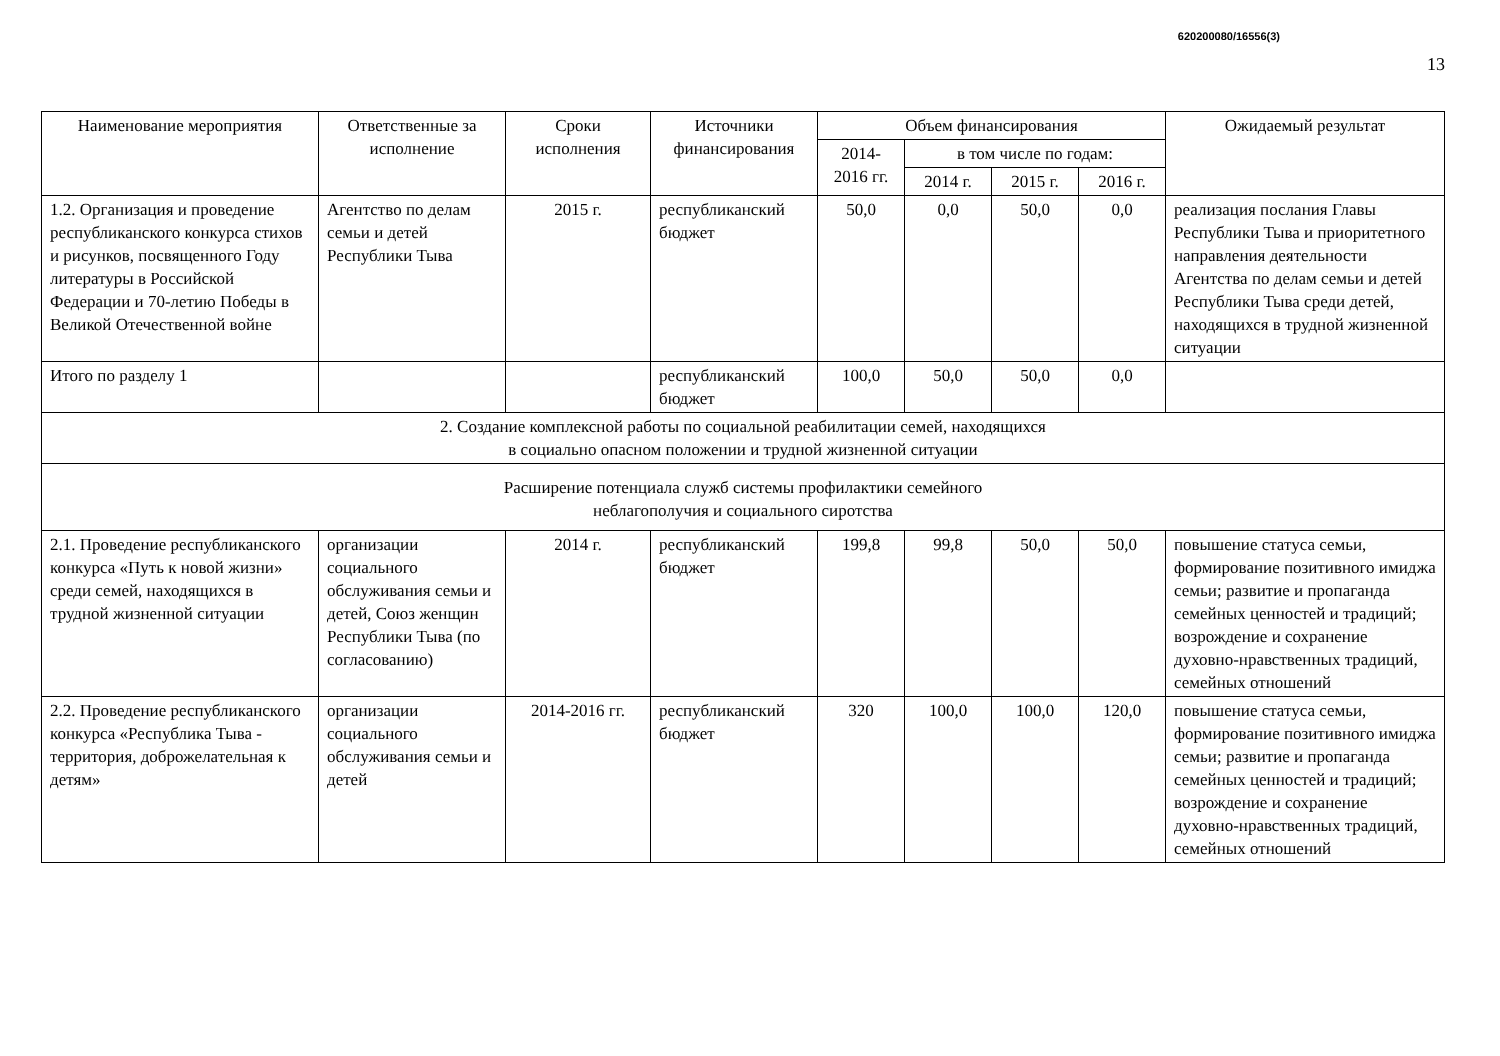620200080/16556(3)
13
| Наименование мероприятия | Ответственные за исполнение | Сроки исполнения | Источники финансирования | Объем финансирования | | | | Ожидаемый результат |
| --- | --- | --- | --- | --- | --- | --- | --- | --- |
| | | | | 2014-2016 гг. | в том числе по годам: | | | |
| | | | | | 2014 г. | 2015 г. | 2016 г. | |
| 1.2. Организация и проведение республиканского конкурса стихов и рисунков, посвященного Году литературы в Российской Федерации и 70-летию Победы в Великой Отечественной войне | Агентство по делам семьи и детей Республики Тыва | 2015 г. | республиканский бюджет | 50,0 | 0,0 | 50,0 | 0,0 | реализация послания Главы Республики Тыва и приоритетного направления деятельности Агентства по делам семьи и детей Республики Тыва среди детей, находящихся в трудной жизненной ситуации |
| Итого по разделу 1 | | | республиканский бюджет | 100,0 | 50,0 | 50,0 | 0,0 | |
| 2. Создание комплексной работы по социальной реабилитации семей, находящихся в социально опасном положении и трудной жизненной ситуации | | | | | | | | |
| Расширение потенциала служб системы профилактики семейного неблагополучия и социального сиротства | | | | | | | | |
| 2.1. Проведение республиканского конкурса «Путь к новой жизни» среди семей, находящихся в трудной жизненной ситуации | организации социального обслуживания семьи и детей, Союз женщин Республики Тыва (по согласованию) | 2014 г. | республиканский бюджет | 199,8 | 99,8 | 50,0 | 50,0 | повышение статуса семьи, формирование позитивного имиджа семьи; развитие и пропаганда семейных ценностей и традиций; возрождение и сохранение духовно-нравственных традиций, семейных отношений |
| 2.2. Проведение республиканского конкурса «Республика Тыва - территория, доброжелательная к детям» | организации социального обслуживания семьи и детей | 2014-2016 гг. | республиканский бюджет | 320 | 100,0 | 100,0 | 120,0 | повышение статуса семьи, формирование позитивного имиджа семьи; развитие и пропаганда семейных ценностей и традиций; возрождение и сохранение духовно-нравственных традиций, семейных отношений |